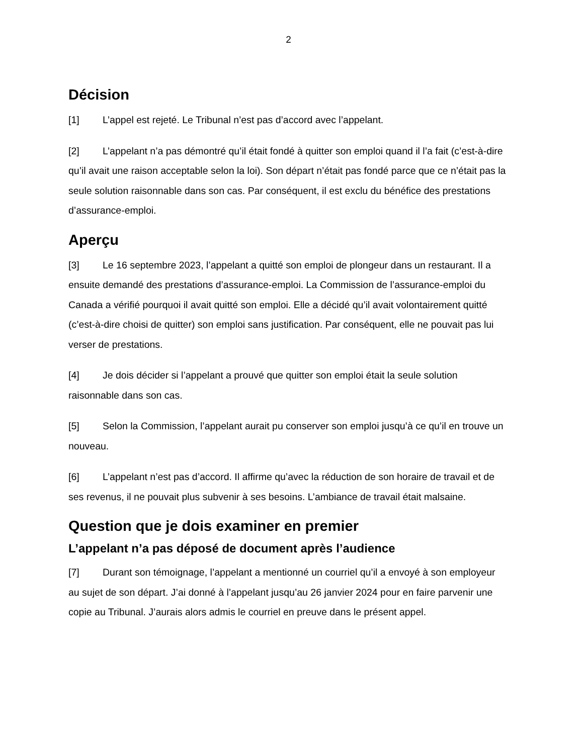2
Décision
[1] L’appel est rejeté. Le Tribunal n’est pas d’accord avec l’appelant.
[2] L’appelant n’a pas démontré qu’il était fondé à quitter son emploi quand il l’a fait (c’est-à-dire qu’il avait une raison acceptable selon la loi). Son départ n’était pas fondé parce que ce n’était pas la seule solution raisonnable dans son cas. Par conséquent, il est exclu du bénéfice des prestations d’assurance-emploi.
Aperçu
[3] Le 16 septembre 2023, l’appelant a quitté son emploi de plongeur dans un restaurant. Il a ensuite demandé des prestations d’assurance-emploi. La Commission de l’assurance-emploi du Canada a vérifié pourquoi il avait quitté son emploi. Elle a décidé qu’il avait volontairement quitté (c’est-à-dire choisi de quitter) son emploi sans justification. Par conséquent, elle ne pouvait pas lui verser de prestations.
[4] Je dois décider si l’appelant a prouvé que quitter son emploi était la seule solution raisonnable dans son cas.
[5] Selon la Commission, l’appelant aurait pu conserver son emploi jusqu’à ce qu’il en trouve un nouveau.
[6] L’appelant n’est pas d’accord. Il affirme qu’avec la réduction de son horaire de travail et de ses revenus, il ne pouvait plus subvenir à ses besoins. L’ambiance de travail était malsaine.
Question que je dois examiner en premier
L’appelant n’a pas déposé de document après l’audience
[7] Durant son témoignage, l’appelant a mentionné un courriel qu’il a envoyé à son employeur au sujet de son départ. J’ai donné à l’appelant jusqu’au 26 janvier 2024 pour en faire parvenir une copie au Tribunal. J’aurais alors admis le courriel en preuve dans le présent appel.